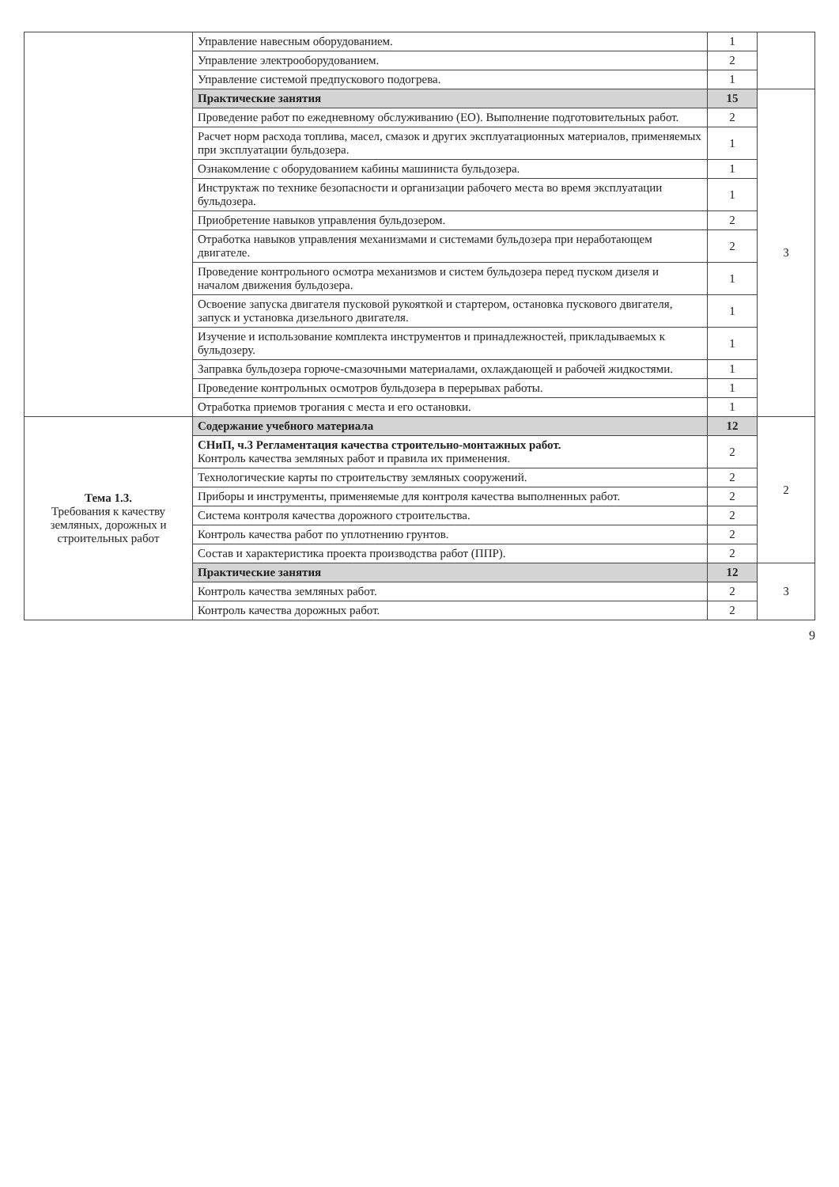| | Управление навесным оборудованием. | 1 | |
| | Управление электрооборудованием. | 2 | |
| | Управление системой предпускового подогрева. | 1 | |
| | Практические занятия | 15 | 3 |
| | Проведение работ по ежедневному обслуживанию (ЕО). Выполнение подготовительных работ. | 2 | |
| | Расчет норм расхода топлива, масел, смазок и других эксплуатационных материалов, применяемых при эксплуатации бульдозера. | 1 | |
| | Ознакомление с оборудованием кабины машиниста бульдозера. | 1 | |
| | Инструктаж по технике безопасности и организации рабочего места во время эксплуатации бульдозера. | 1 | |
| | Приобретение навыков управления бульдозером. | 2 | |
| | Отработка навыков управления механизмами и системами бульдозера при неработающем двигателе. | 2 | |
| | Проведение контрольного осмотра механизмов и систем бульдозера перед пуском дизеля и началом движения бульдозера. | 1 | |
| | Освоение запуска двигателя пусковой рукояткой и стартером, остановка пускового двигателя, запуск и установка дизельного двигателя. | 1 | |
| | Изучение и использование комплекта инструментов и принадлежностей, прикладываемых к бульдозеру. | 1 | |
| | Заправка бульдозера горюче-смазочными материалами, охлаждающей и рабочей жидкостями. | 1 | |
| | Проведение контрольных осмотров бульдозера в перерывах работы. | 1 | |
| | Отработка приемов трогания с места и его остановки. | 1 | |
| Тема 1.3. Требования к качеству земляных, дорожных и строительных работ | Содержание учебного материала | 12 | 2 |
| | СНиП, ч.3 Регламентация качества строительно-монтажных работ. Контроль качества земляных работ и правила их применения. | 2 | |
| | Технологические карты по строительству земляных сооружений. | 2 | |
| | Приборы и инструменты, применяемые для контроля качества выполненных работ. | 2 | |
| | Система контроля качества дорожного строительства. | 2 | |
| | Контроль качества работ по уплотнению грунтов. | 2 | |
| | Состав и характеристика проекта производства работ (ППР). | 2 | |
| | Практические занятия | 12 | 3 |
| | Контроль качества земляных работ. | 2 | |
| | Контроль качества дорожных работ. | 2 | |
9